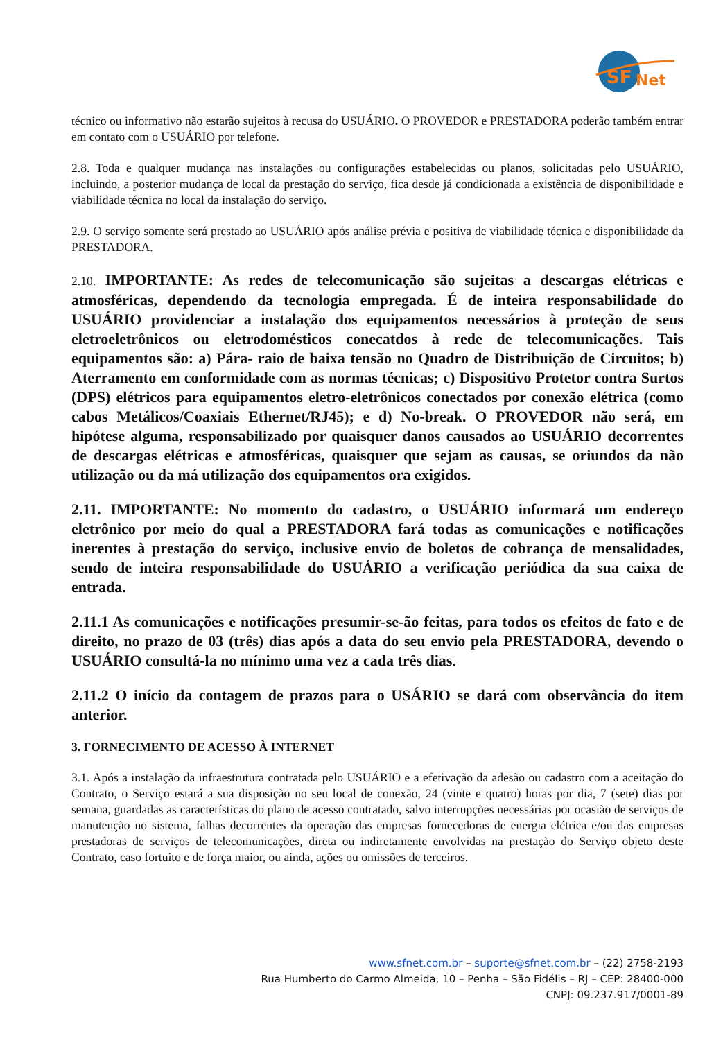SF
Net
técnico ou informativo não estarão sujeitos à recusa do USUÁRIO. O PROVEDOR e PRESTADORA poderão também entrar em contato com o USUÁRIO por telefone.
2.8. Toda e qualquer mudança nas instalações ou configurações estabelecidas ou planos, solicitadas pelo USUÁRIO, incluindo, a posterior mudança de local da prestação do serviço, fica desde já condicionada a existência de disponibilidade e viabilidade técnica no local da instalação do serviço.
2.9. O serviço somente será prestado ao USUÁRIO após análise prévia e positiva de viabilidade técnica e disponibilidade da PRESTADORA.
2.10. IMPORTANTE: As redes de telecomunicação são sujeitas a descargas elétricas e atmosféricas, dependendo da tecnologia empregada. É de inteira responsabilidade do USUÁRIO providenciar a instalação dos equipamentos necessários à proteção de seus eletroeletrônicos ou eletrodomésticos conecatdos à rede de telecomunicações. Tais equipamentos são: a) Pára- raio de baixa tensão no Quadro de Distribuição de Circuitos; b) Aterramento em conformidade com as normas técnicas; c) Dispositivo Protetor contra Surtos (DPS) elétricos para equipamentos eletro-eletrônicos conectados por conexão elétrica (como cabos Metálicos/Coaxiais Ethernet/RJ45); e d) No-break. O PROVEDOR não será, em hipótese alguma, responsabilizado por quaisquer danos causados ao USUÁRIO decorrentes de descargas elétricas e atmosféricas, quaisquer que sejam as causas, se oriundos da não utilização ou da má utilização dos equipamentos ora exigidos.
2.11. IMPORTANTE: No momento do cadastro, o USUÁRIO informará um endereço eletrônico por meio do qual a PRESTADORA fará todas as comunicações e notificações inerentes à prestação do serviço, inclusive envio de boletos de cobrança de mensalidades, sendo de inteira responsabilidade do USUÁRIO a verificação periódica da sua caixa de entrada.
2.11.1 As comunicações e notificações presumir-se-ão feitas, para todos os efeitos de fato e de direito, no prazo de 03 (três) dias após a data do seu envio pela PRESTADORA, devendo o USUÁRIO consultá-la no mínimo uma vez a cada três dias.
2.11.2 O início da contagem de prazos para o USÁRIO se dará com observância do item anterior.
3. FORNECIMENTO DE ACESSO À INTERNET
3.1. Após a instalação da infraestrutura contratada pelo USUÁRIO e a efetivação da adesão ou cadastro com a aceitação do Contrato, o Serviço estará a sua disposição no seu local de conexão, 24 (vinte e quatro) horas por dia, 7 (sete) dias por semana, guardadas as características do plano de acesso contratado, salvo interrupções necessárias por ocasião de serviços de manutenção no sistema, falhas decorrentes da operação das empresas fornecedoras de energia elétrica e/ou das empresas prestadoras de serviços de telecomunicações, direta ou indiretamente envolvidas na prestação do Serviço objeto deste Contrato, caso fortuito e de força maior, ou ainda, ações ou omissões de terceiros.
www.sfnet.com.br – suporte@sfnet.com.br – (22) 2758-2193
Rua Humberto do Carmo Almeida, 10 – Penha – São Fidélis – RJ – CEP: 28400-000
CNPJ: 09.237.917/0001-89